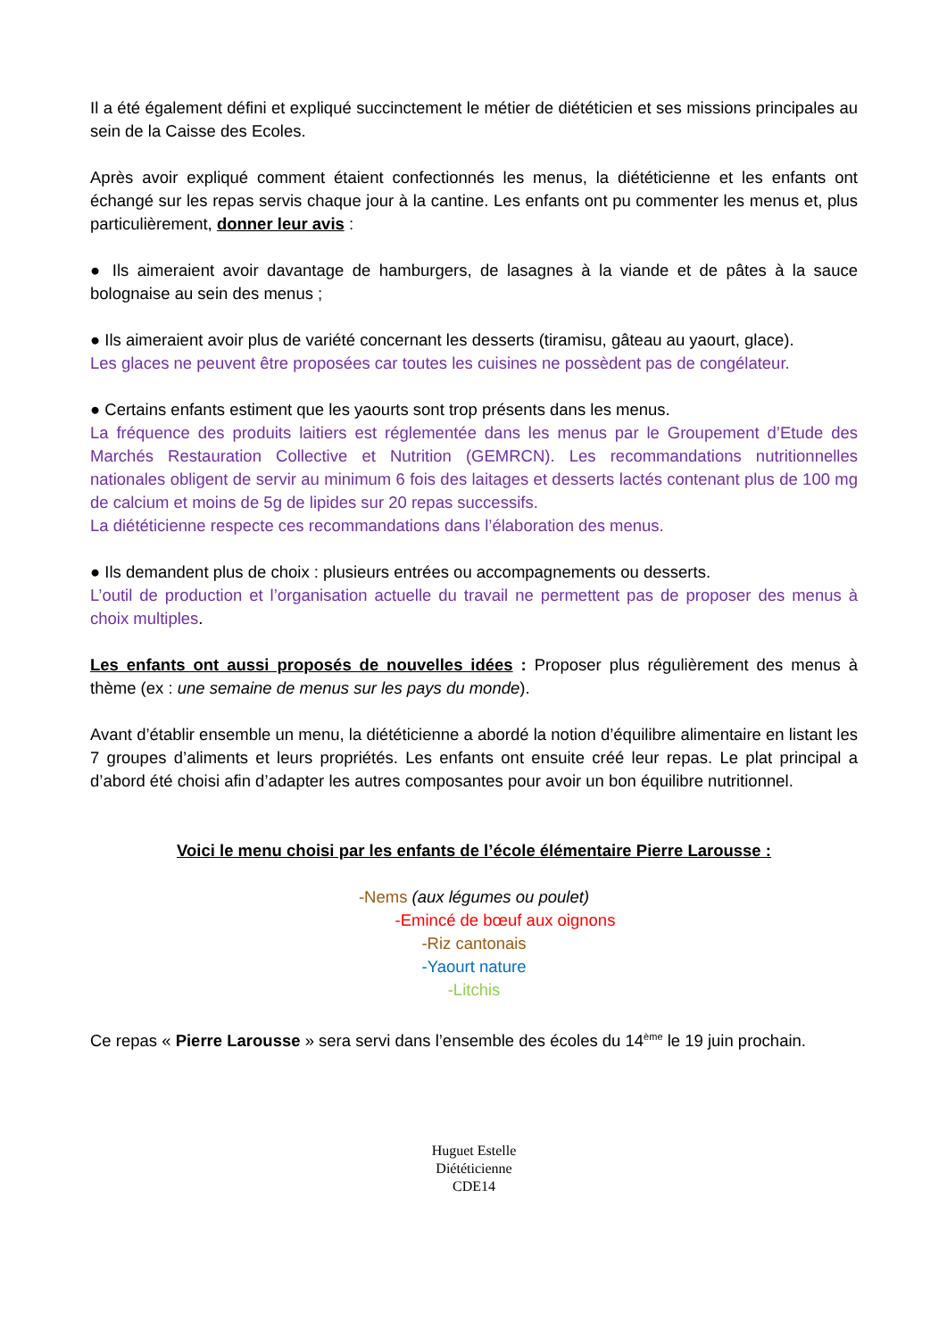Il a été également défini et expliqué succinctement le métier de diététicien et ses missions principales au sein de la Caisse des Ecoles.
Après avoir expliqué comment étaient confectionnés les menus, la diététicienne et les enfants ont échangé sur les repas servis chaque jour à la cantine. Les enfants ont pu commenter les menus et, plus particulièrement, donner leur avis :
● Ils aimeraient avoir davantage de hamburgers, de lasagnes à la viande et de pâtes à la sauce bolognaise au sein des menus ;
● Ils aimeraient avoir plus de variété concernant les desserts (tiramisu, gâteau au yaourt, glace).
Les glaces ne peuvent être proposées car toutes les cuisines ne possèdent pas de congélateur.
● Certains enfants estiment que les yaourts sont trop présents dans les menus.
La fréquence des produits laitiers est réglementée dans les menus par le Groupement d’Etude des Marchés Restauration Collective et Nutrition (GEMRCN). Les recommandations nutritionnelles nationales obligent de servir au minimum 6 fois des laitages et desserts lactés contenant plus de 100 mg de calcium et moins de 5g de lipides sur 20 repas successifs.
La diététicienne respecte ces recommandations dans l’élaboration des menus.
● Ils demandent plus de choix : plusieurs entrées ou accompagnements ou desserts.
L’outil de production et l’organisation actuelle du travail ne permettent pas de proposer des menus à choix multiples.
Les enfants ont aussi proposés de nouvelles idées : Proposer plus régulièrement des menus à thème (ex : une semaine de menus sur les pays du monde).
Avant d’établir ensemble un menu, la diététicienne a abordé la notion d’équilibre alimentaire en listant les 7 groupes d’aliments et leurs propriétés. Les enfants ont ensuite créé leur repas. Le plat principal a d’abord été choisi afin d’adapter les autres composantes pour avoir un bon équilibre nutritionnel.
Voici le menu choisi par les enfants de l’école élémentaire Pierre Larousse :
-Nems (aux légumes ou poulet)
-Emincé de bœuf aux oignons
-Riz cantonais
-Yaourt nature
-Litchis
Ce repas « Pierre Larousse » sera servi dans l’ensemble des écoles du 14<sup>ème</sup> le 19 juin prochain.
Huguet Estelle
Diététicienne
CDE14